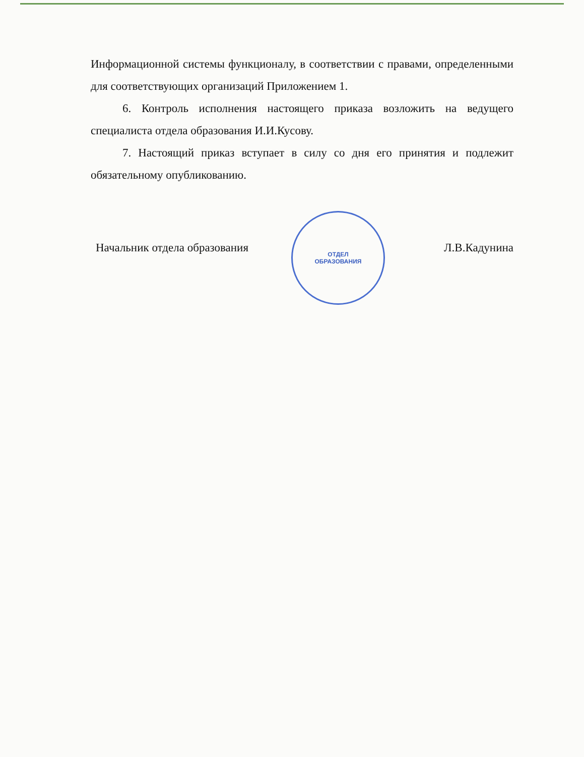Информационной системы функционалу, в соответствии с правами, определенными для соответствующих организаций Приложением 1.
6. Контроль исполнения настоящего приказа возложить на ведущего специалиста отдела образования И.И.Кусову.
7. Настоящий приказ вступает в силу со дня его принятия и подлежит обязательному опубликованию.
Начальник отдела образования Л.В.Кадунина
ОТДЕЛ
ОБРАЗОВАНИЯ